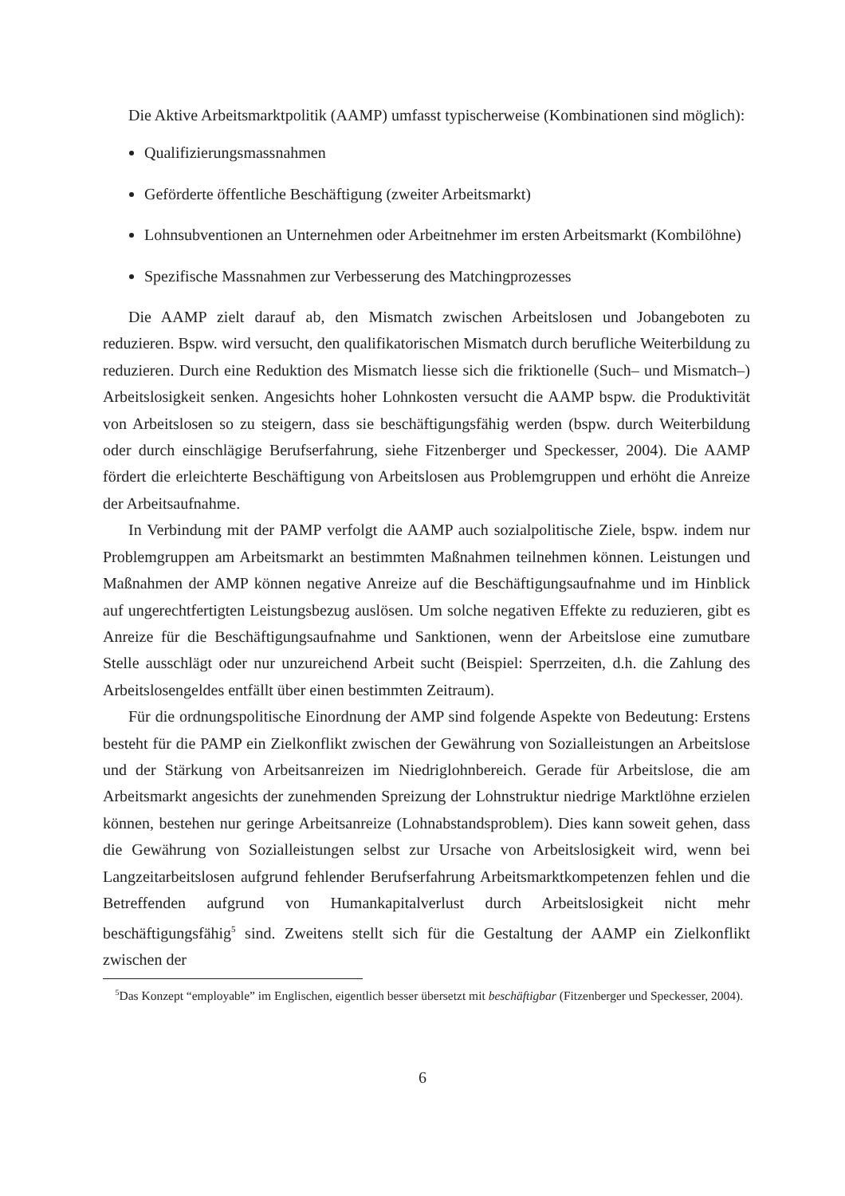Die Aktive Arbeitsmarktpolitik (AAMP) umfasst typischerweise (Kombinationen sind möglich):
Qualifizierungsmassnahmen
Geförderte öffentliche Beschäftigung (zweiter Arbeitsmarkt)
Lohnsubventionen an Unternehmen oder Arbeitnehmer im ersten Arbeitsmarkt (Kombilöhne)
Spezifische Massnahmen zur Verbesserung des Matchingprozesses
Die AAMP zielt darauf ab, den Mismatch zwischen Arbeitslosen und Jobangeboten zu reduzieren. Bspw. wird versucht, den qualifikatorischen Mismatch durch berufliche Weiterbildung zu reduzieren. Durch eine Reduktion des Mismatch liesse sich die friktionelle (Such– und Mismatch–) Arbeitslosigkeit senken. Angesichts hoher Lohnkosten versucht die AAMP bspw. die Produktivität von Arbeitslosen so zu steigern, dass sie beschäftigungsfähig werden (bspw. durch Weiterbildung oder durch einschlägige Berufserfahrung, siehe Fitzenberger und Speckesser, 2004). Die AAMP fördert die erleichterte Beschäftigung von Arbeitslosen aus Problemgruppen und erhöht die Anreize der Arbeitsaufnahme.
In Verbindung mit der PAMP verfolgt die AAMP auch sozialpolitische Ziele, bspw. indem nur Problemgruppen am Arbeitsmarkt an bestimmten Maßnahmen teilnehmen können. Leistungen und Maßnahmen der AMP können negative Anreize auf die Beschäftigungsaufnahme und im Hinblick auf ungerechtfertigten Leistungsbezug auslösen. Um solche negativen Effekte zu reduzieren, gibt es Anreize für die Beschäftigungsaufnahme und Sanktionen, wenn der Arbeitslose eine zumutbare Stelle ausschlägt oder nur unzureichend Arbeit sucht (Beispiel: Sperrzeiten, d.h. die Zahlung des Arbeitslosengeldes entfällt über einen bestimmten Zeitraum).
Für die ordnungspolitische Einordnung der AMP sind folgende Aspekte von Bedeutung: Erstens besteht für die PAMP ein Zielkonflikt zwischen der Gewährung von Sozialleistungen an Arbeitslose und der Stärkung von Arbeitsanreizen im Niedriglohnbereich. Gerade für Arbeitslose, die am Arbeitsmarkt angesichts der zunehmenden Spreizung der Lohnstruktur niedrige Marktlöhne erzielen können, bestehen nur geringe Arbeitsanreize (Lohnabstandsproblem). Dies kann soweit gehen, dass die Gewährung von Sozialleistungen selbst zur Ursache von Arbeitslosigkeit wird, wenn bei Langzeitarbeitslosen aufgrund fehlender Berufserfahrung Arbeitsmarktkompetenzen fehlen und die Betreffenden aufgrund von Humankapitalverlust durch Arbeitslosigkeit nicht mehr beschäftigungsfähig<sup>5</sup> sind. Zweitens stellt sich für die Gestaltung der AAMP ein Zielkonflikt zwischen der
<sup>5</sup> Das Konzept “employable” im Englischen, eigentlich besser übersetzt mit beschäftigbar (Fitzenberger und Speckesser, 2004).
6